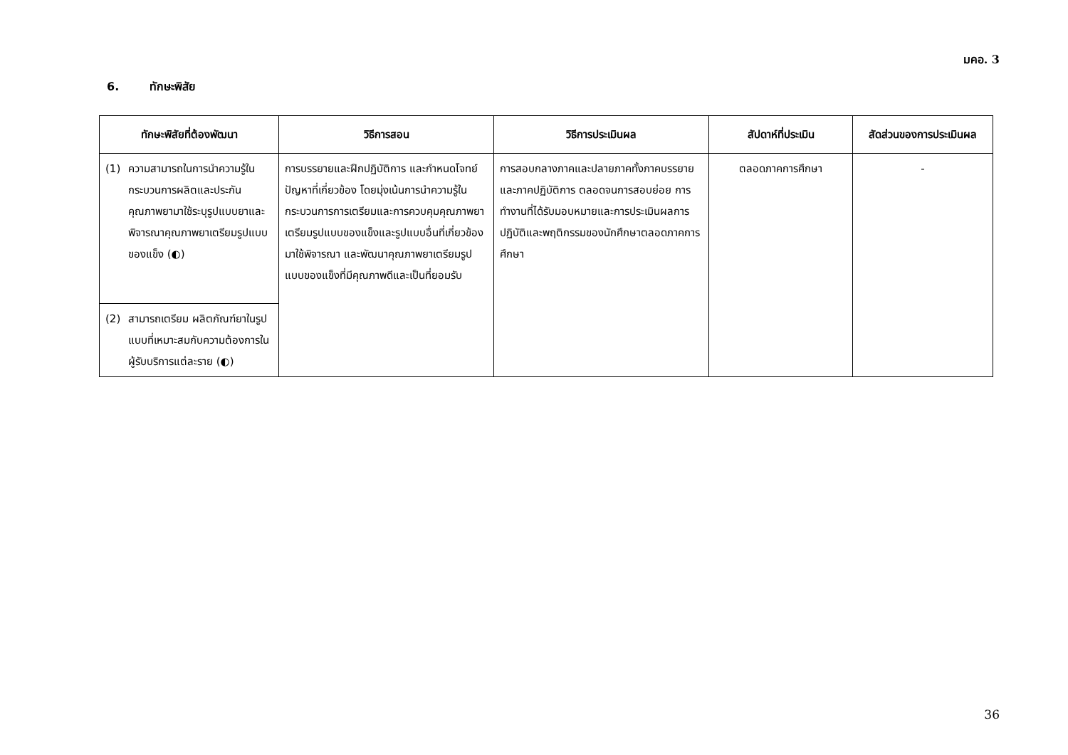มคอ. 3
6. ทักษะพิสัย
| ทักษะพิสัยที่ต้องพัฒนา | วิธีการสอน | วิธีการประเมินผล | สัปดาห์ที่ประเมิน | สัดส่วนของการประเมินผล |
| --- | --- | --- | --- | --- |
| (1) ความสามารถในการนำความรู้ในกระบวนการผลิตและประกันคุณภาพยามาใช้ระบุรูปแบบยาและพิจารณาคุณภาพยาเตรียมรูปแบบของแข็ง (◐) | การบรรยายและฝึกปฏิบัติการ และกำหนดโจทย์ปัญหาที่เกี่ยวข้อง โดยมุ่งเน้นการนำความรู้ในกระบวนการการเตรียมและการควบคุมคุณภาพยาเตรียมรูปแบบของแข็งและรูปแบบอื่นที่เกี่ยวข้องมาใช้พิจารณา และพัฒนาคุณภาพยาเตรียมรูปแบบของแข็งที่มีคุณภาพดีและเป็นที่ยอมรับ | การสอบกลางภาคและปลายภาคทั้งภาคบรรยายและภาคปฏิบัติการ ตลอดจนการสอบย่อย การทำงานที่ได้รับมอบหมายและการประเมินผลการปฏิบัติและพฤติกรรมของนักศึกษาตลอดภาคการศึกษา | ตลอดภาคการศึกษา | - |
| (2) สามารถเตรียม ผลิตภัณฑ์ยาในรูปแบบที่เหมาะสมกับความต้องการในผู้รับบริการแต่ละราย (◐) | | | | |
36